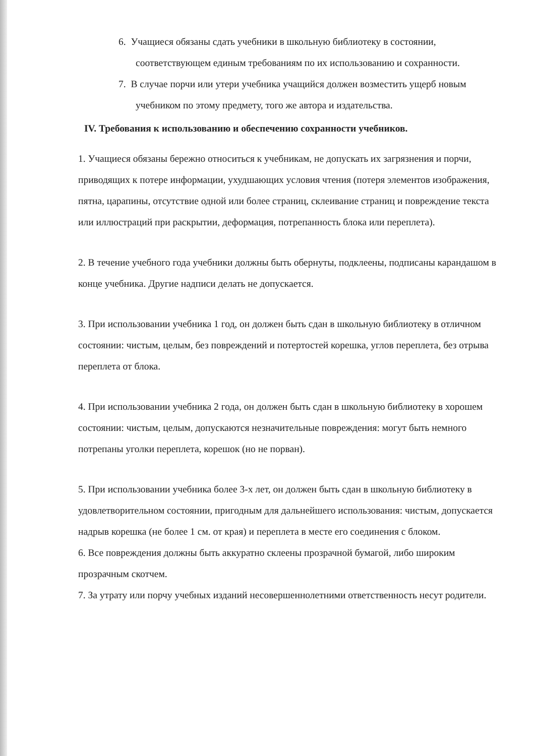6. Учащиеся обязаны сдать учебники в школьную библиотеку в состоянии, соответствующем единым требованиям по их использованию и сохранности.
7. В случае порчи или утери учебника учащийся должен возместить ущерб новым учебником по этому предмету, того же автора и издательства.
IV. Требования к использованию и обеспечению сохранности учебников.
1. Учащиеся обязаны бережно относиться к учебникам, не допускать их загрязнения и порчи, приводящих к потере информации, ухудшающих условия чтения (потеря элементов изображения, пятна, царапины, отсутствие одной или более страниц, склеивание страниц и повреждение текста или иллюстраций при раскрытии, деформация, потрепанность блока или переплета).
2. В течение учебного года учебники должны быть обернуты, подклеены, подписаны карандашом в конце учебника. Другие надписи делать не допускается.
3. При использовании учебника 1 год, он должен быть сдан в школьную библиотеку в отличном состоянии: чистым, целым, без повреждений и потертостей корешка, углов переплета, без отрыва переплета от блока.
4. При использовании учебника 2 года, он должен быть сдан в школьную библиотеку в хорошем состоянии: чистым, целым, допускаются незначительные повреждения: могут быть немного потрепаны уголки переплета, корешок (но не порван).
5. При использовании учебника более 3-х лет, он должен быть сдан в школьную библиотеку в удовлетворительном состоянии, пригодным для дальнейшего использования: чистым, допускается надрыв корешка (не более 1 см. от края) и переплета в месте его соединения с блоком.
6. Все повреждения должны быть аккуратно склеены прозрачной бумагой, либо широким прозрачным скотчем.
7. За утрату или порчу учебных изданий несовершеннолетними ответственность несут родители.